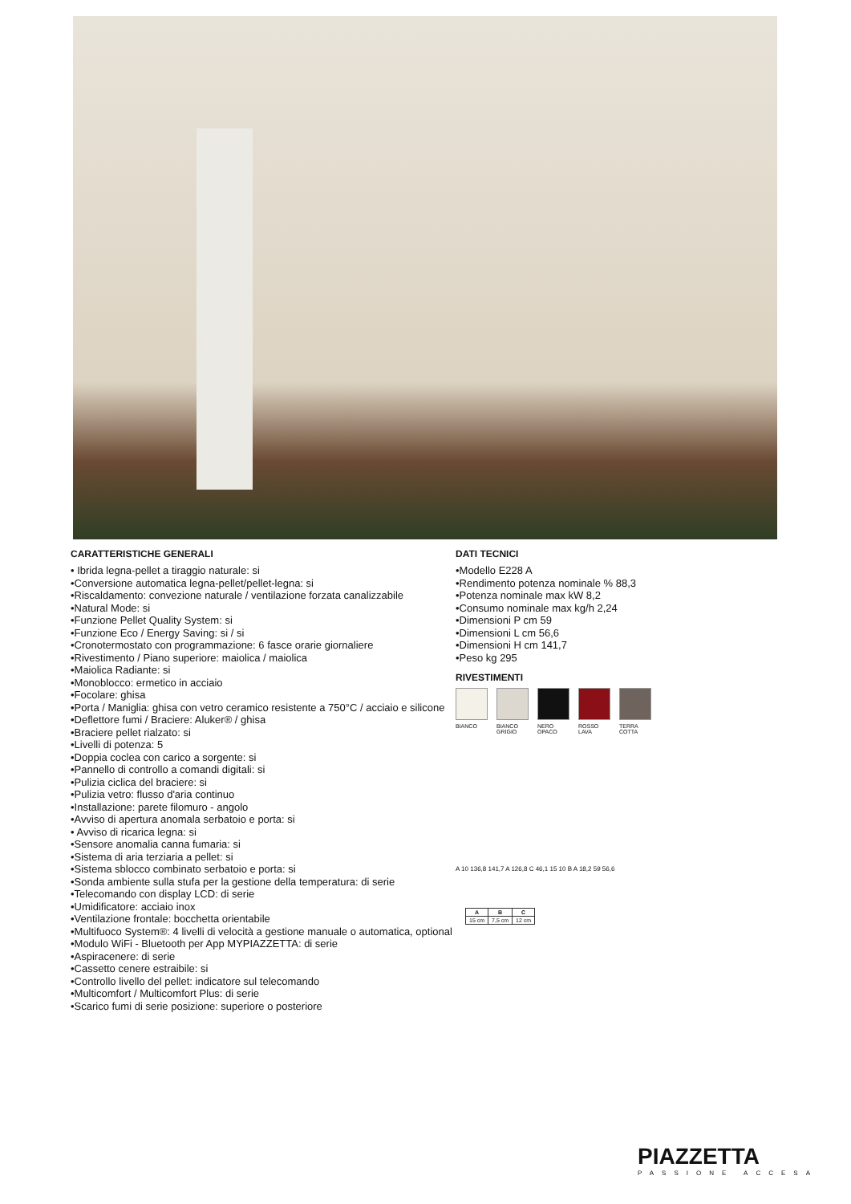CARATTERISTICHE GENERALI
• Ibrida legna-pellet a tiraggio naturale: si
•Conversione automatica legna-pellet/pellet-legna: si
•Riscaldamento: convezione naturale / ventilazione forzata canalizzabile
•Natural Mode: si
•Funzione Pellet Quality System: si
•Funzione Eco / Energy Saving: si / si
•Cronotermostato con programmazione: 6 fasce orarie giornaliere
•Rivestimento / Piano superiore: maiolica / maiolica
•Maiolica Radiante: si
•Monoblocco: ermetico in acciaio
•Focolare: ghisa
•Porta / Maniglia: ghisa con vetro ceramico resistente a 750°C / acciaio e silicone
•Deflettore fumi / Braciere: Aluker® / ghisa
•Braciere pellet rialzato: si
•Livelli di potenza: 5
•Doppia coclea con carico a sorgente: si
•Pannello di controllo a comandi digitali: si
•Pulizia ciclica del braciere: si
•Pulizia vetro: flusso d'aria continuo
•Installazione: parete filomuro - angolo
•Avviso di apertura anomala serbatoio e porta: si
• Avviso di ricarica legna: si
•Sensore anomalia canna fumaria: si
•Sistema di aria terziaria a pellet: si
•Sistema sblocco combinato serbatoio e porta: si
•Sonda ambiente sulla stufa per la gestione della temperatura: di serie
•Telecomando con display LCD: di serie
•Umidificatore: acciaio inox
•Ventilazione frontale: bocchetta orientabile
•Multifuoco System®: 4 livelli di velocità a gestione manuale o automatica, optional
•Modulo WiFi - Bluetooth per App MYPIAZZETTA: di serie
•Aspiracenere: di serie
•Cassetto cenere estraibile: si
•Controllo livello del pellet: indicatore sul telecomando
•Multicomfort / Multicomfort Plus: di serie
•Scarico fumi di serie posizione: superiore o posteriore
DATI TECNICI
•Modello E228 A
•Rendimento potenza nominale % 88,3
•Potenza nominale max kW 8,2
•Consumo nominale max kg/h 2,24
•Dimensioni P cm 59
•Dimensioni L cm 56,6
•Dimensioni H cm 141,7
•Peso kg 295
RIVESTIMENTI
BIANCO BIANCO GRIGIO
NERO OPACO ROSSO LAVA TERRA COTTA
A 10 136,8 141,7 A 126,8 C 46,1 15 10 B A 18,2 59 56,6
| A | B | C |
| --- | --- | --- |
| 15 cm | 7,5 cm | 12 cm |
PIAZZETTA
PASSIONE ACCESA